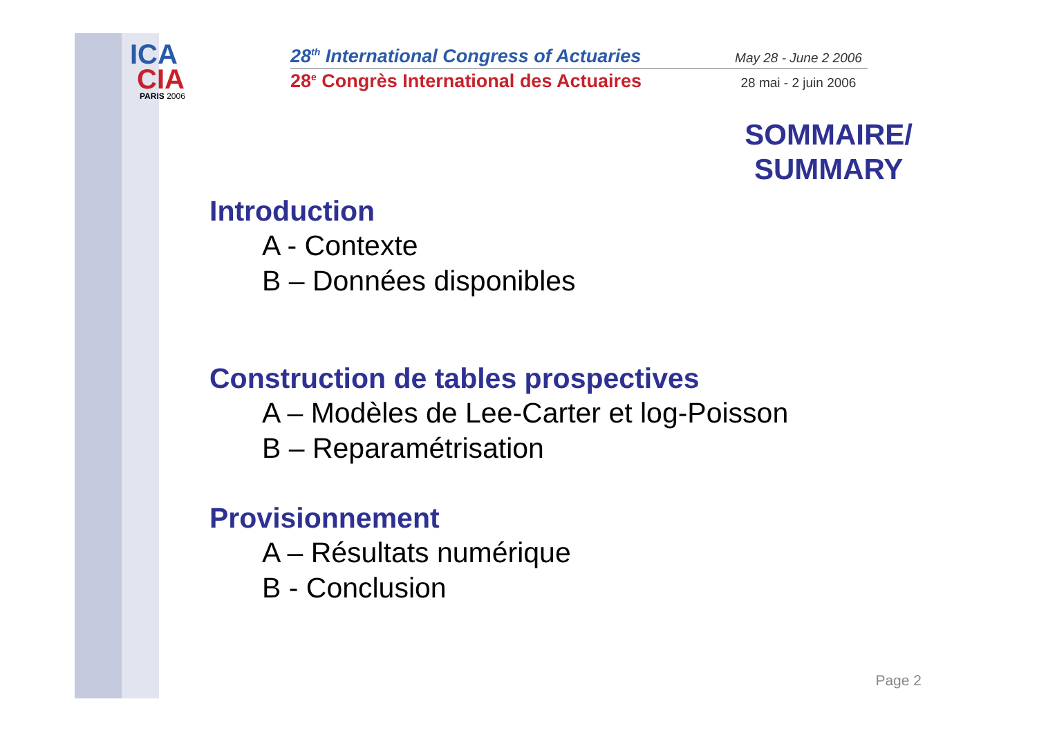ICA
CIA
PARIS 2006
28<sup>th</sup> International Congress of Actuaries May 28 - June 2 2006
28<sup>e</sup> Congrès International des Actuaires 28 mai - 2 juin 2006
SOMMAIRE/
SUMMARY
Introduction
A - Contexte
B – Données disponibles
Construction de tables prospectives
A – Modèles de Lee-Carter et log-Poisson
B – Reparamétrisation
Provisionnement
A – Résultats numérique
B - Conclusion
Page 2